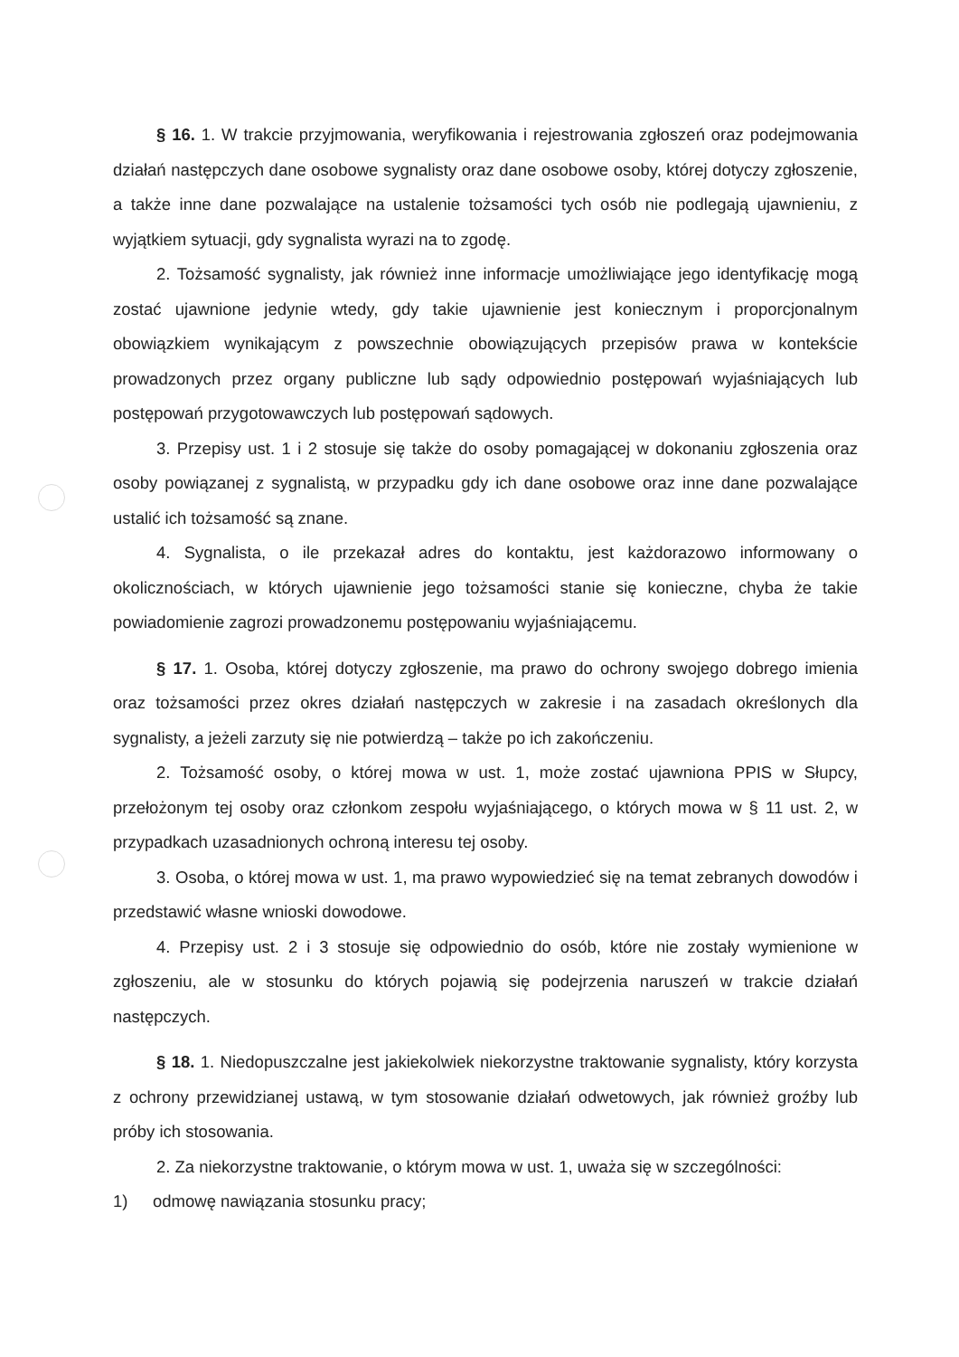§ 16. 1. W trakcie przyjmowania, weryfikowania i rejestrowania zgłoszeń oraz podejmowania działań następczych dane osobowe sygnalisty oraz dane osobowe osoby, której dotyczy zgłoszenie, a także inne dane pozwalające na ustalenie tożsamości tych osób nie podlegają ujawnieniu, z wyjątkiem sytuacji, gdy sygnalista wyrazi na to zgodę.
2. Tożsamość sygnalisty, jak również inne informacje umożliwiające jego identyfikację mogą zostać ujawnione jedynie wtedy, gdy takie ujawnienie jest koniecznym i proporcjonalnym obowiązkiem wynikającym z powszechnie obowiązujących przepisów prawa w kontekście prowadzonych przez organy publiczne lub sądy odpowiednio postępowań wyjaśniających lub postępowań przygotowawczych lub postępowań sądowych.
3. Przepisy ust. 1 i 2 stosuje się także do osoby pomagającej w dokonaniu zgłoszenia oraz osoby powiązanej z sygnalistą, w przypadku gdy ich dane osobowe oraz inne dane pozwalające ustalić ich tożsamość są znane.
4. Sygnalista, o ile przekazał adres do kontaktu, jest każdorazowo informowany o okolicznościach, w których ujawnienie jego tożsamości stanie się konieczne, chyba że takie powiadomienie zagrozi prowadzonemu postępowaniu wyjaśniającemu.
§ 17. 1. Osoba, której dotyczy zgłoszenie, ma prawo do ochrony swojego dobrego imienia oraz tożsamości przez okres działań następczych w zakresie i na zasadach określonych dla sygnalisty, a jeżeli zarzuty się nie potwierdzą – także po ich zakończeniu.
2. Tożsamość osoby, o której mowa w ust. 1, może zostać ujawniona PPIS w Słupcy, przełożonym tej osoby oraz członkom zespołu wyjaśniającego, o których mowa w § 11 ust. 2, w przypadkach uzasadnionych ochroną interesu tej osoby.
3. Osoba, o której mowa w ust. 1, ma prawo wypowiedzieć się na temat zebranych dowodów i przedstawić własne wnioski dowodowe.
4. Przepisy ust. 2 i 3 stosuje się odpowiednio do osób, które nie zostały wymienione w zgłoszeniu, ale w stosunku do których pojawią się podejrzenia naruszeń w trakcie działań następczych.
§ 18. 1. Niedopuszczalne jest jakiekolwiek niekorzystne traktowanie sygnalisty, który korzysta z ochrony przewidzianej ustawą, w tym stosowanie działań odwetowych, jak również groźby lub próby ich stosowania.
2. Za niekorzystne traktowanie, o którym mowa w ust. 1, uważa się w szczególności:
1) odmowę nawiązania stosunku pracy;